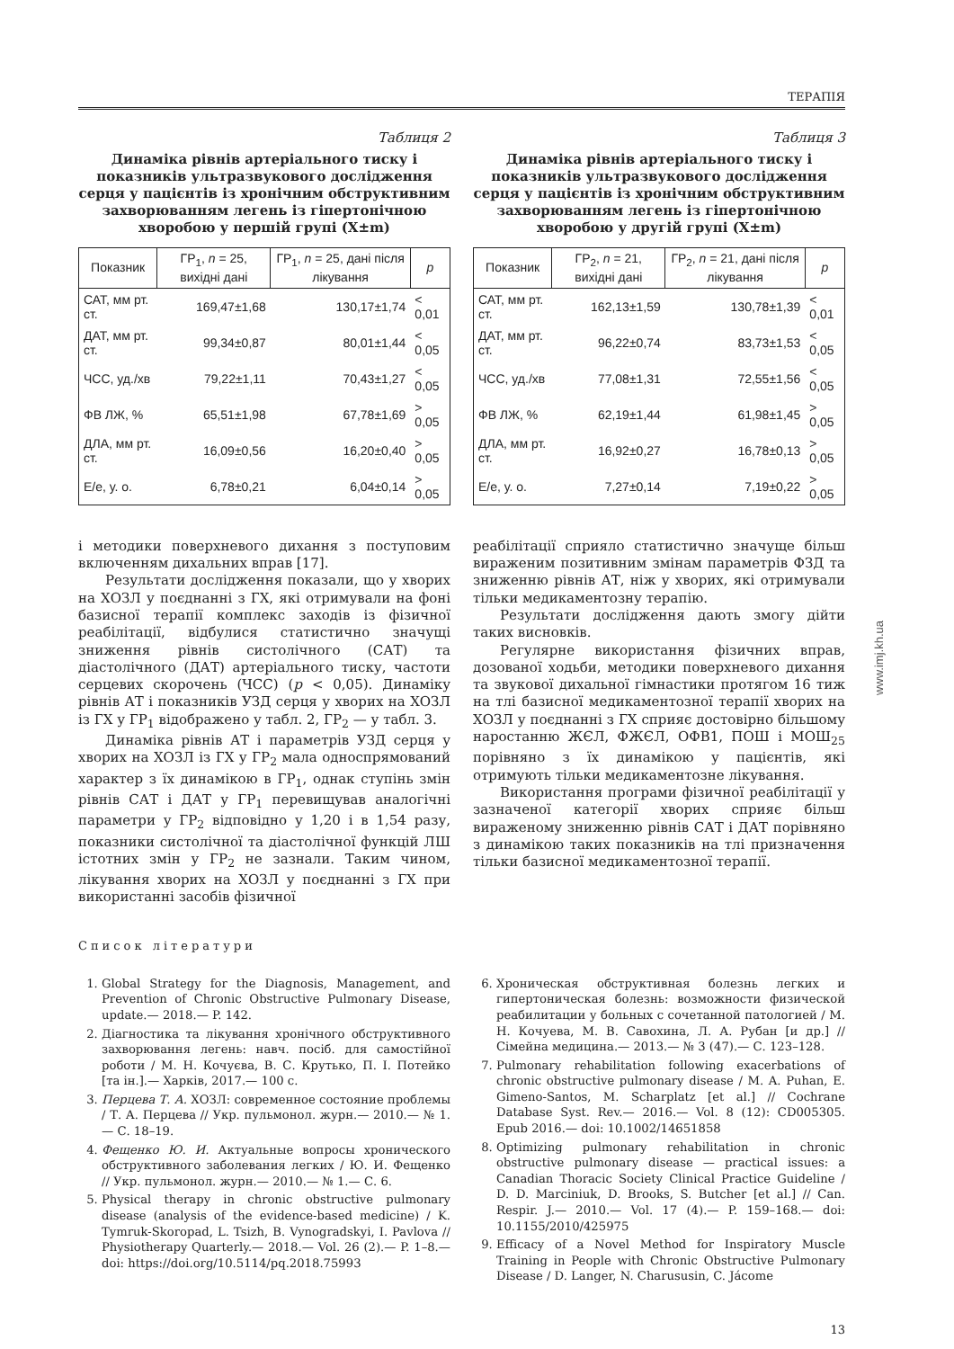www.imj.kh.ua
ТЕРАПІЯ
Таблиця 2
Динаміка рівнів артеріального тиску і показників ультразвукового дослідження серця у пацієнтів із хронічним обструктивним захворюванням легень із гіпертонічною хворобою у першій групі (X±m)
| Показник | ГР<sub>1</sub>, n = 25, вихідні дані | ГР<sub>1</sub>, n = 25, дані після лікування | p |
| --- | --- | --- | --- |
| САТ, мм рт. ст. | 169,47±1,68 | 130,17±1,74 | < 0,01 |
| ДАТ, мм рт. ст. | 99,34±0,87 | 80,01±1,44 | < 0,05 |
| ЧСС, уд./хв | 79,22±1,11 | 70,43±1,27 | < 0,05 |
| ФВ ЛЖ, % | 65,51±1,98 | 67,78±1,69 | > 0,05 |
| ДЛА, мм рт. ст. | 16,09±0,56 | 16,20±0,40 | > 0,05 |
| E/e, у. о. | 6,78±0,21 | 6,04±0,14 | > 0,05 |
Таблиця 3
Динаміка рівнів артеріального тиску і показників ультразвукового дослідження серця у пацієнтів із хронічним обструктивним захворюванням легень із гіпертонічною хворобою у другій групі (X±m)
| Показник | ГР<sub>2</sub>, n = 21, вихідні дані | ГР<sub>2</sub>, n = 21, дані після лікування | p |
| --- | --- | --- | --- |
| САТ, мм рт. ст. | 162,13±1,59 | 130,78±1,39 | < 0,01 |
| ДАТ, мм рт. ст. | 96,22±0,74 | 83,73±1,53 | < 0,05 |
| ЧСС, уд./хв | 77,08±1,31 | 72,55±1,56 | < 0,05 |
| ФВ ЛЖ, % | 62,19±1,44 | 61,98±1,45 | > 0,05 |
| ДЛА, мм рт. ст. | 16,92±0,27 | 16,78±0,13 | > 0,05 |
| E/e, у. о. | 7,27±0,14 | 7,19±0,22 | > 0,05 |
і методики поверхневого дихання з поступовим включенням дихальних вправ [17].
Результати дослідження показали, що у хворих на ХОЗЛ у поєднанні з ГХ, які отримували на фоні базисної терапії комплекс заходів із фізичної реабілітації, відбулися статистично значущі зниження рівнів систолічного (САТ) та діастолічного (ДАТ) артеріального тиску, частоти серцевих скорочень (ЧСС) (р < 0,05). Динаміку рівнів АТ і показників УЗД серця у хворих на ХОЗЛ із ГХ у ГР<sub>1</sub> відображено у табл. 2, ГР<sub>2</sub> — у табл. 3.
Динаміка рівнів АТ і параметрів УЗД серця у хворих на ХОЗЛ із ГХ у ГР<sub>2</sub> мала односпрямований характер з їх динамікою в ГР<sub>1</sub>, однак ступінь змін рівнів САТ і ДАТ у ГР<sub>1</sub> перевищував аналогічні параметри у ГР<sub>2</sub> відповідно у 1,20 і в 1,54 разу, показники систолічної та діастолічної функцій ЛШ істотних змін у ГР<sub>2</sub> не зазнали. Таким чином, лікування хворих на ХОЗЛ у поєднанні з ГХ при використанні засобів фізичної
реабілітації сприяло статистично значуще більш вираженим позитивним змінам параметрів ФЗД та зниженню рівнів АТ, ніж у хворих, які отримували тільки медикаментозну терапію.
Результати дослідження дають змогу дійти таких висновків.
Регулярне використання фізичних вправ, дозованої ходьби, методики поверхневого дихання та звукової дихальної гімнастики протягом 16 тиж на тлі базисної медикаментозної терапії хворих на ХОЗЛ у поєднанні з ГХ сприяє достовірно більшому наростанню ЖЄЛ, ФЖЄЛ, ОФВ1, ПОШ і МОШ<sub>25</sub> порівняно з їх динамікою у пацієнтів, які отримують тільки медикаментозне лікування.
Використання програми фізичної реабілітації у зазначеної категорії хворих сприяє більш вираженому зниженню рівнів САТ і ДАТ порівняно з динамікою таких показників на тлі призначення тільки базисної медикаментозної терапії.
Список літератури
1. Global Strategy for the Diagnosis, Management, and Prevention of Chronic Obstructive Pulmonary Disease, update.— 2018.— P. 142.
2. Діагностика та лікування хронічного обструктивного захворювання легень: навч. посіб. для самостійної роботи / М. Н. Кочуєва, В. С. Крутько, П. І. Потейко [та ін.].— Харків, 2017.— 100 с.
3. Перцева Т. А. ХОЗЛ: современное состояние проблемы / Т. А. Перцева // Укр. пульмонол. журн.— 2010.— № 1.— С. 18–19.
4. Фещенко Ю. И. Актуальные вопросы хронического обструктивного заболевания легких / Ю. И. Фещенко // Укр. пульмонол. журн.— 2010.— № 1.— С. 6.
5. Physical therapy in chronic obstructive pulmonary disease (analysis of the evidence-based medicine) / K. Tymruk-Skoropad, L. Tsizh, B. Vynogradskyi, I. Pavlova // Physiotherapy Quarterly.— 2018.— Vol. 26 (2).— P. 1–8.— doi: https://doi.org/10.5114/pq.2018.75993
6. Хроническая обструктивная болезнь легких и гипертоническая болезнь: возможности физической реабилитации у больных с сочетанной патологией / М. Н. Кочуева, М. В. Савохина, Л. А. Рубан [и др.] // Сімейна медицина.— 2013.— № 3 (47).— С. 123–128.
7. Pulmonary rehabilitation following exacerbations of chronic obstructive pulmonary disease / M. A. Puhan, E. Gimeno-Santos, M. Scharplatz [et al.] // Cochrane Database Syst. Rev.— 2016.— Vol. 8 (12): CD005305. Epub 2016.— doi: 10.1002/14651858
8. Optimizing pulmonary rehabilitation in chronic obstructive pulmonary disease — practical issues: a Canadian Thoracic Society Clinical Practice Guideline / D. D. Marciniuk, D. Brooks, S. Butcher [et al.] // Can. Respir. J.— 2010.— Vol. 17 (4).— P. 159–168.— doi: 10.1155/2010/425975
9. Efficacy of a Novel Method for Inspiratory Muscle Training in People with Chronic Obstructive Pulmonary Disease / D. Langer, N. Charususin, C. Jácome
13